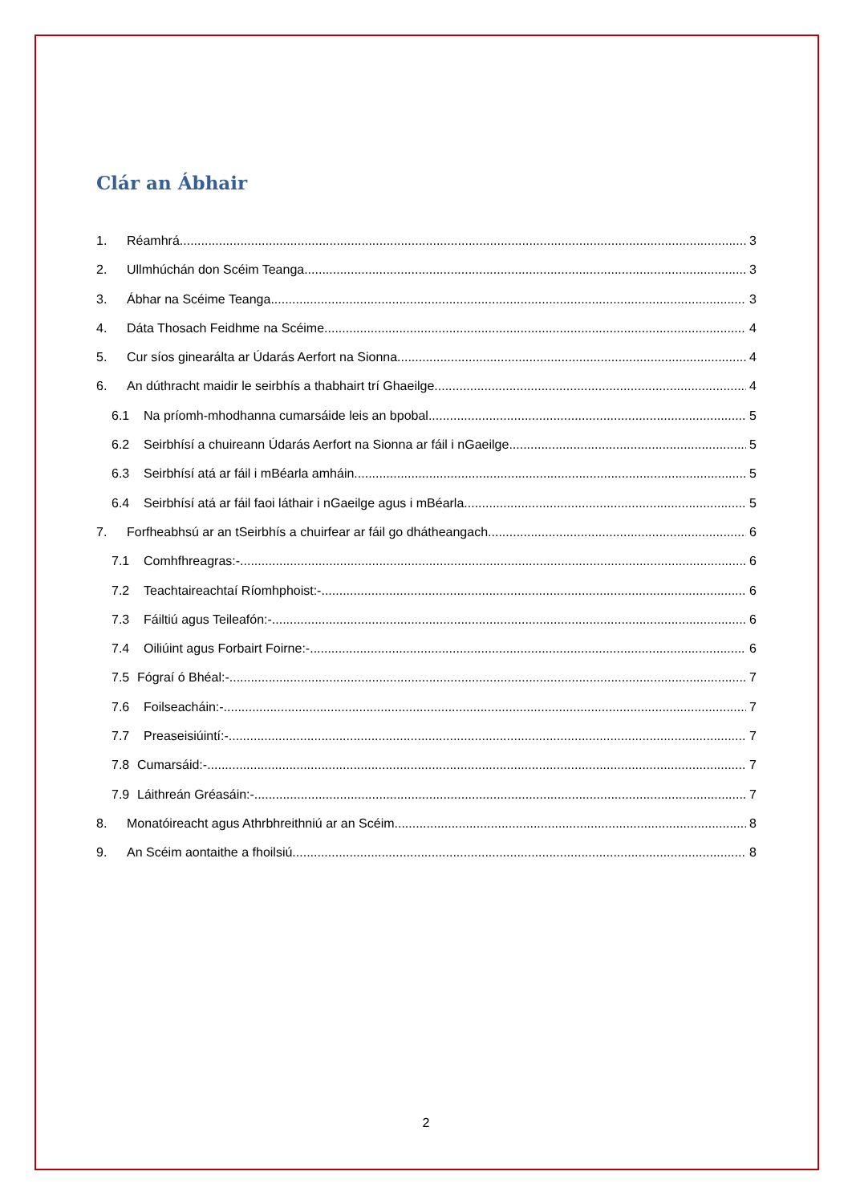Clár an Ábhair
1. Réamhrá 3
2. Ullmhúchán don Scéim Teanga 3
3. Ábhar na Scéime Teanga 3
4. Dáta Thosach Feidhme na Scéime 4
5. Cur síos ginearálta ar Údarás Aerfort na Sionna 4
6. An dúthracht maidir le seirbhís a thabhairt trí Ghaeilge 4
6.1 Na príomh-mhodhanna cumarsáide leis an bpobal 5
6.2 Seirbhísí a chuireann Údarás Aerfort na Sionna ar fáil i nGaeilge 5
6.3 Seirbhísí atá ar fáil i mBéarla amháin 5
6.4 Seirbhísí atá ar fáil faoi láthair i nGaeilge agus i mBéarla 5
7. Forfheabhsú ar an tSeirbhís a chuirfear ar fáil go dhátheangach 6
7.1 Comhfhreagras:- 6
7.2 Teachtaireachtaí Ríomhphoist:- 6
7.3 Fáiltiú agus Teileafón:- 6
7.4 Oiliúint agus Forbairt Foirne:- 6
7.5 Fógraí ó Bhéal:- 7
7.6 Foilseacháin:- 7
7.7 Preaseisiúintí:- 7
7.8 Cumarsáid:- 7
7.9 Láithreán Gréasáin:- 7
8. Monatóireacht agus Athrbhreithniú ar an Scéim 8
9. An Scéim aontaithe a fhoilsiú 8
2